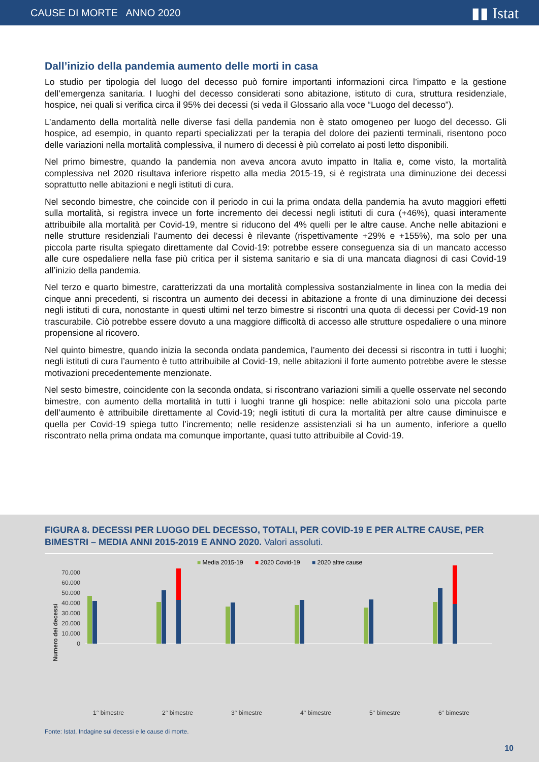CAUSE DI MORTE ANNO 2020
▮▮ Istat
Dall’inizio della pandemia aumento delle morti in casa
Lo studio per tipologia del luogo del decesso può fornire importanti informazioni circa l’impatto e la gestione dell’emergenza sanitaria. I luoghi del decesso considerati sono abitazione, istituto di cura, struttura residenziale, hospice, nei quali si verifica circa il 95% dei decessi (si veda il Glossario alla voce “Luogo del decesso”).
L’andamento della mortalità nelle diverse fasi della pandemia non è stato omogeneo per luogo del decesso. Gli hospice, ad esempio, in quanto reparti specializzati per la terapia del dolore dei pazienti terminali, risentono poco delle variazioni nella mortalità complessiva, il numero di decessi è più correlato ai posti letto disponibili.
Nel primo bimestre, quando la pandemia non aveva ancora avuto impatto in Italia e, come visto, la mortalità complessiva nel 2020 risultava inferiore rispetto alla media 2015-19, si è registrata una diminuzione dei decessi soprattutto nelle abitazioni e negli istituti di cura.
Nel secondo bimestre, che coincide con il periodo in cui la prima ondata della pandemia ha avuto maggiori effetti sulla mortalità, si registra invece un forte incremento dei decessi negli istituti di cura (+46%), quasi interamente attribuibile alla mortalità per Covid-19, mentre si riducono del 4% quelli per le altre cause. Anche nelle abitazioni e nelle strutture residenziali l’aumento dei decessi è rilevante (rispettivamente +29% e +155%), ma solo per una piccola parte risulta spiegato direttamente dal Covid-19: potrebbe essere conseguenza sia di un mancato accesso alle cure ospedaliere nella fase più critica per il sistema sanitario e sia di una mancata diagnosi di casi Covid-19 all’inizio della pandemia.
Nel terzo e quarto bimestre, caratterizzati da una mortalità complessiva sostanzialmente in linea con la media dei cinque anni precedenti, si riscontra un aumento dei decessi in abitazione a fronte di una diminuzione dei decessi negli istituti di cura, nonostante in questi ultimi nel terzo bimestre si riscontri una quota di decessi per Covid-19 non trascurabile. Ciò potrebbe essere dovuto a una maggiore difficoltà di accesso alle strutture ospedaliere o una minore propensione al ricovero.
Nel quinto bimestre, quando inizia la seconda ondata pandemica, l’aumento dei decessi si riscontra in tutti i luoghi; negli istituti di cura l’aumento è tutto attribuibile al Covid-19, nelle abitazioni il forte aumento potrebbe avere le stesse motivazioni precedentemente menzionate.
Nel sesto bimestre, coincidente con la seconda ondata, si riscontrano variazioni simili a quelle osservate nel secondo bimestre, con aumento della mortalità in tutti i luoghi tranne gli hospice: nelle abitazioni solo una piccola parte dell’aumento è attribuibile direttamente al Covid-19; negli istituti di cura la mortalità per altre cause diminuisce e quella per Covid-19 spiega tutto l’incremento; nelle residenze assistenziali si ha un aumento, inferiore a quello riscontrato nella prima ondata ma comunque importante, quasi tutto attribuibile al Covid-19.
FIGURA 8. DECESSI PER LUOGO DEL DECESSO, TOTALI, PER COVID-19 E PER ALTRE CAUSE, PER BIMESTRI – MEDIA ANNI 2015-2019 E ANNO 2020. Valori assoluti.
■ Media 2015-19 ■ 2020 Covid-19 ■ 2020 altre cause
Numero dei decessi
70.000
60.000
50.000
40.000
30.000
20.000
10.000
0
1° bimestre
2° bimestre
3° bimestre
4° bimestre
5° bimestre
6° bimestre
Fonte: Istat, Indagine sui decessi e le cause di morte.
10